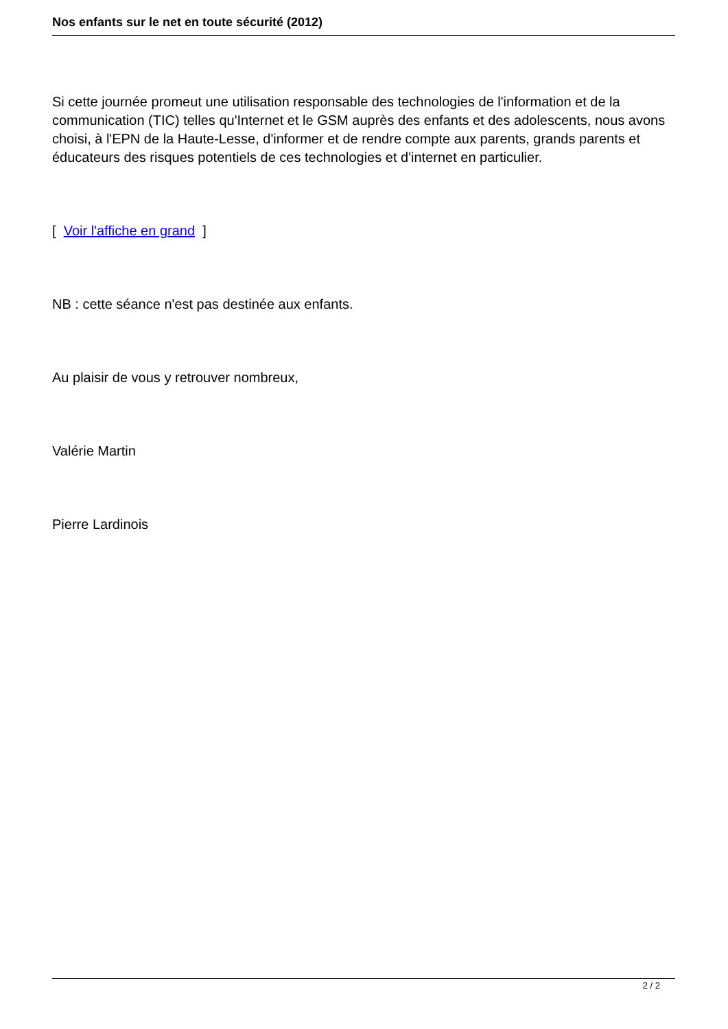Nos enfants sur le net en toute sécurité (2012)
Si cette journée promeut une utilisation responsable des technologies de l'information et de la communication (TIC) telles qu'Internet et le GSM auprès des enfants et des adolescents, nous avons choisi, à l'EPN de la Haute-Lesse, d'informer et de rendre compte aux parents, grands parents et éducateurs des risques potentiels de ces technologies et d'internet en particulier.
[ Voir l'affiche en grand ]
NB : cette séance n'est pas destinée aux enfants.
Au plaisir de vous y retrouver nombreux,
Valérie Martin
Pierre Lardinois
2 / 2